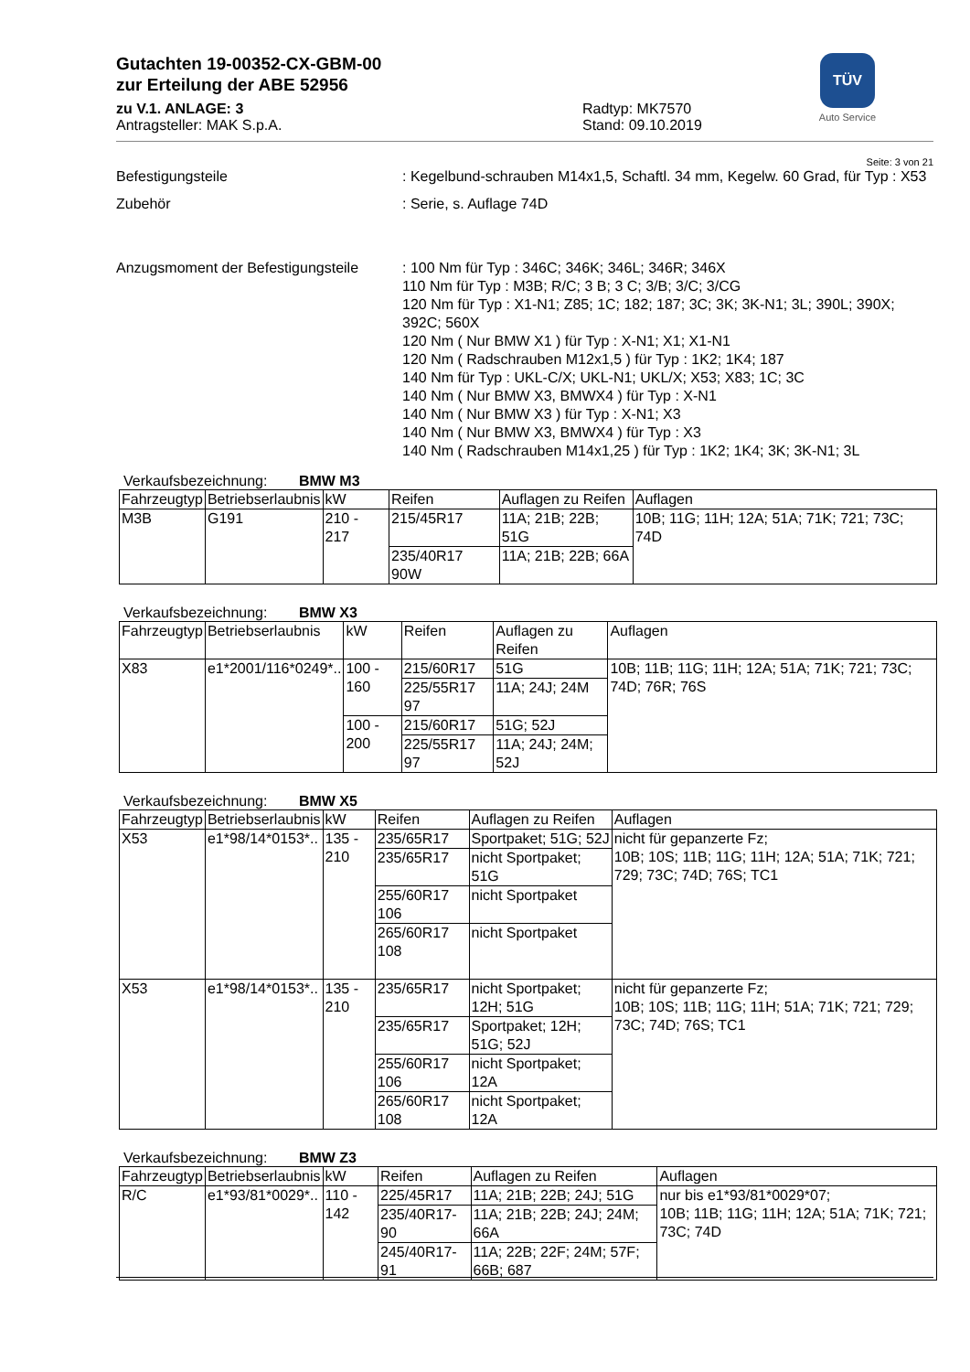Gutachten 19-00352-CX-GBM-00
zur Erteilung der ABE 52956
zu V.1. ANLAGE: 3
Antragsteller: MAK S.p.A.
Radtyp: MK7570
Stand: 09.10.2019
TÜV
Auto Service
Seite: 3 von 21
Befestigungsteile : Kegelbund-schrauben M14x1,5, Schaftl. 34 mm, Kegelw. 60 Grad, für Typ : X53
Zubehör : Serie, s. Auflage 74D
Anzugsmoment der Befestigungsteile
: 100 Nm für Typ : 346C; 346K; 346L; 346R; 346X
110 Nm für Typ : M3B; R/C; 3 B; 3 C; 3/B; 3/C; 3/CG
120 Nm für Typ : X1-N1; Z85; 1C; 182; 187; 3C; 3K; 3K-N1; 3L; 390L; 390X; 392C; 560X
120 Nm ( Nur BMW X1 ) für Typ : X-N1; X1; X1-N1
120 Nm ( Radschrauben M12x1,5 ) für Typ : 1K2; 1K4; 187
140 Nm für Typ : UKL-C/X; UKL-N1; UKL/X; X53; X83; 1C; 3C
140 Nm ( Nur BMW X3, BMWX4 ) für Typ : X-N1
140 Nm ( Nur BMW X3 ) für Typ : X-N1; X3
140 Nm ( Nur BMW X3, BMWX4 ) für Typ : X3
140 Nm ( Radschrauben M14x1,25 ) für Typ : 1K2; 1K4; 3K; 3K-N1; 3L
Verkaufsbezeichnung: BMW M3
| Fahrzeugtyp | Betriebserlaubnis | kW | Reifen | Auflagen zu Reifen | Auflagen |
| --- | --- | --- | --- | --- | --- |
| M3B | G191 | 210 - 217 | 215/45R17 | 11A; 21B; 22B; 51G | 10B; 11G; 11H; 12A; 51A; 71K; 721; 73C; 74D |
| | | | 235/40R17 90W | 11A; 21B; 22B; 66A | |
Verkaufsbezeichnung: BMW X3
| Fahrzeugtyp | Betriebserlaubnis | kW | Reifen | Auflagen zu Reifen | Auflagen |
| --- | --- | --- | --- | --- | --- |
| X83 | e1*2001/116*0249*.. | 100 - 160 | 215/60R17 | 51G | 10B; 11B; 11G; 11H; 12A; 51A; 71K; 721; 73C; 74D; 76R; 76S |
| | | | 225/55R17 97 | 11A; 24J; 24M | |
| | | 100 - 200 | 215/60R17 | 51G; 52J | |
| | | | 225/55R17 97 | 11A; 24J; 24M; 52J | |
Verkaufsbezeichnung: BMW X5
| Fahrzeugtyp | Betriebserlaubnis | kW | Reifen | Auflagen zu Reifen | Auflagen |
| --- | --- | --- | --- | --- | --- |
| X53 | e1*98/14*0153*.. | 135 - 210 | 235/65R17 | Sportpaket; 51G; 52J | nicht für gepanzerte Fz; 10B; 10S; 11B; 11G; 11H; 12A; 51A; 71K; 721; 729; 73C; 74D; 76S; TC1 |
| | | | 235/65R17 | nicht Sportpaket; 51G | |
| | | | 255/60R17 106 | nicht Sportpaket | |
| | | | 265/60R17 108 | nicht Sportpaket | |
| X53 | e1*98/14*0153*.. | 135 - 210 | 235/65R17 | nicht Sportpaket; 12H; 51G | nicht für gepanzerte Fz; 10B; 10S; 11B; 11G; 11H; 51A; 71K; 721; 729; 73C; 74D; 76S; TC1 |
| | | | 235/65R17 | Sportpaket; 12H; 51G; 52J | |
| | | | 255/60R17 106 | nicht Sportpaket; 12A | |
| | | | 265/60R17 108 | nicht Sportpaket; 12A | |
Verkaufsbezeichnung: BMW Z3
| Fahrzeugtyp | Betriebserlaubnis | kW | Reifen | Auflagen zu Reifen | Auflagen |
| --- | --- | --- | --- | --- | --- |
| R/C | e1*93/81*0029*.. | 110 - 142 | 225/45R17 | 11A; 21B; 22B; 24J; 51G | nur bis e1*93/81*0029*07; 10B; 11B; 11G; 11H; 12A; 51A; 71K; 721; 73C; 74D |
| | | | 235/40R17-90 | 11A; 21B; 22B; 24J; 24M; 66A | |
| | | | 245/40R17-91 | 11A; 22B; 22F; 24M; 57F; 66B; 687 | |